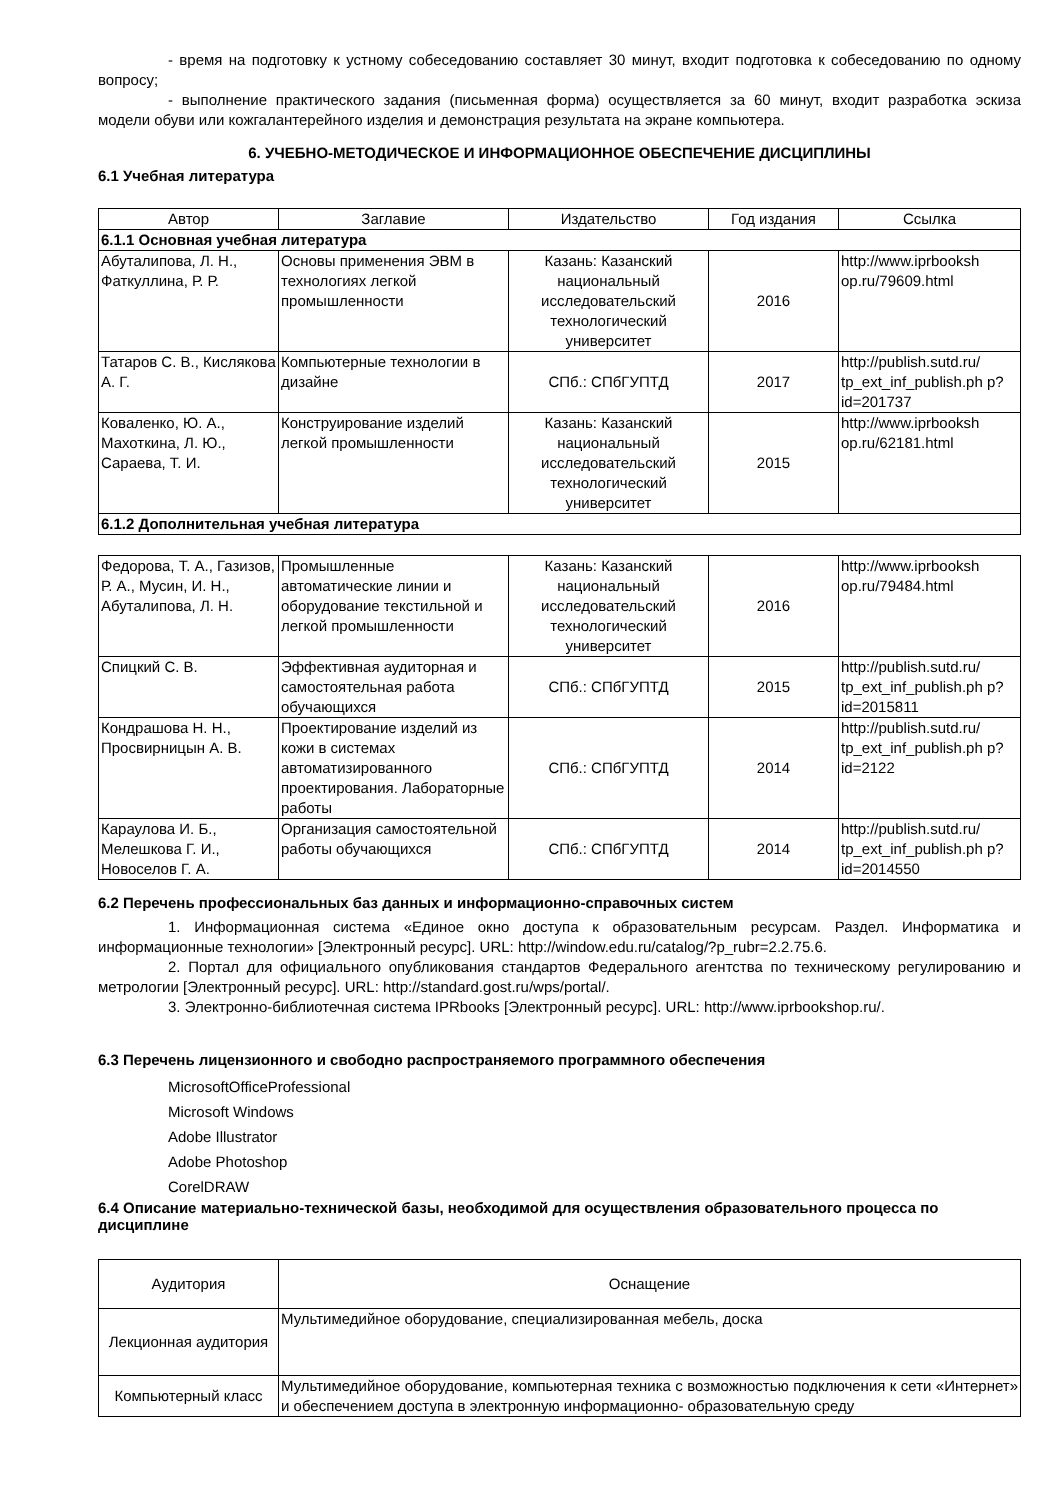- время на подготовку к устному собеседованию составляет 30 минут, входит подготовка к собеседованию по одному вопросу;
- выполнение практического задания (письменная форма) осуществляется за 60 минут, входит разработка эскиза модели обуви или кожгалантерейного изделия и демонстрация результата на экране компьютера.
6. УЧЕБНО-МЕТОДИЧЕСКОЕ И ИНФОРМАЦИОННОЕ ОБЕСПЕЧЕНИЕ ДИСЦИПЛИНЫ
6.1 Учебная литература
| Автор | Заглавие | Издательство | Год издания | Ссылка |
| --- | --- | --- | --- | --- |
| 6.1.1 Основная учебная литература | | | | |
| Абуталипова, Л. Н., Фаткуллина, Р. Р. | Основы применения ЭВМ в технологиях легкой промышленности | Казань: Казанский национальный исследовательский технологический университет | 2016 | http://www.iprbooksh op.ru/79609.html |
| Татаров С. В., Кислякова А. Г. | Компьютерные технологии в дизайне | СПб.: СПбГУПТД | 2017 | http://publish.sutd.ru/ tp_ext_inf_publish.ph p?id=201737 |
| Коваленко, Ю. А., Махоткина, Л. Ю., Сараева, Т. И. | Конструирование изделий легкой промышленности | Казань: Казанский национальный исследовательский технологический университет | 2015 | http://www.iprbooksh op.ru/62181.html |
| 6.1.2 Дополнительная учебная литература | | | | |
| Федорова, Т. А., Газизов, Р. А., Мусин, И. Н., Абуталипова, Л. Н. | Промышленные автоматические линии и оборудование текстильной и легкой промышленности | Казань: Казанский национальный исследовательский технологический университет | 2016 | http://www.iprbooksh op.ru/79484.html |
| Спицкий С. В. | Эффективная аудиторная и самостоятельная работа обучающихся | СПб.: СПбГУПТД | 2015 | http://publish.sutd.ru/ tp_ext_inf_publish.ph p?id=2015811 |
| Кондрашова Н. Н., Просвирницын А. В. | Проектирование изделий из кожи в системах автоматизированного проектирования. Лабораторные работы | СПб.: СПбГУПТД | 2014 | http://publish.sutd.ru/ tp_ext_inf_publish.ph p?id=2122 |
| Караулова И. Б., Мелешкова Г. И., Новоселов Г. А. | Организация самостоятельной работы обучающихся | СПб.: СПбГУПТД | 2014 | http://publish.sutd.ru/ tp_ext_inf_publish.ph p?id=2014550 |
6.2 Перечень профессиональных баз данных и информационно-справочных систем
1. Информационная система «Единое окно доступа к образовательным ресурсам. Раздел. Информатика и информационные технологии» [Электронный ресурс]. URL: http://window.edu.ru/catalog/?p_rubr=2.2.75.6.
2. Портал для официального опубликования стандартов Федерального агентства по техническому регулированию и метрологии [Электронный ресурс]. URL: http://standard.gost.ru/wps/portal/.
3. Электронно-библиотечная система IPRbooks [Электронный ресурс]. URL: http://www.iprbookshop.ru/.
6.3 Перечень лицензионного и свободно распространяемого программного обеспечения
MicrosoftOfficeProfessional
Microsoft Windows
Adobe Illustrator
Adobe Photoshop
CorelDRAW
6.4 Описание материально-технической базы, необходимой для осуществления образовательного процесса по дисциплине
| Аудитория | Оснащение |
| --- | --- |
| Лекционная аудитория | Мультимедийное оборудование, специализированная мебель, доска |
| Компьютерный класс | Мультимедийное оборудование, компьютерная техника с возможностью подключения к сети «Интернет» и обеспечением доступа в электронную информационно- образовательную среду |